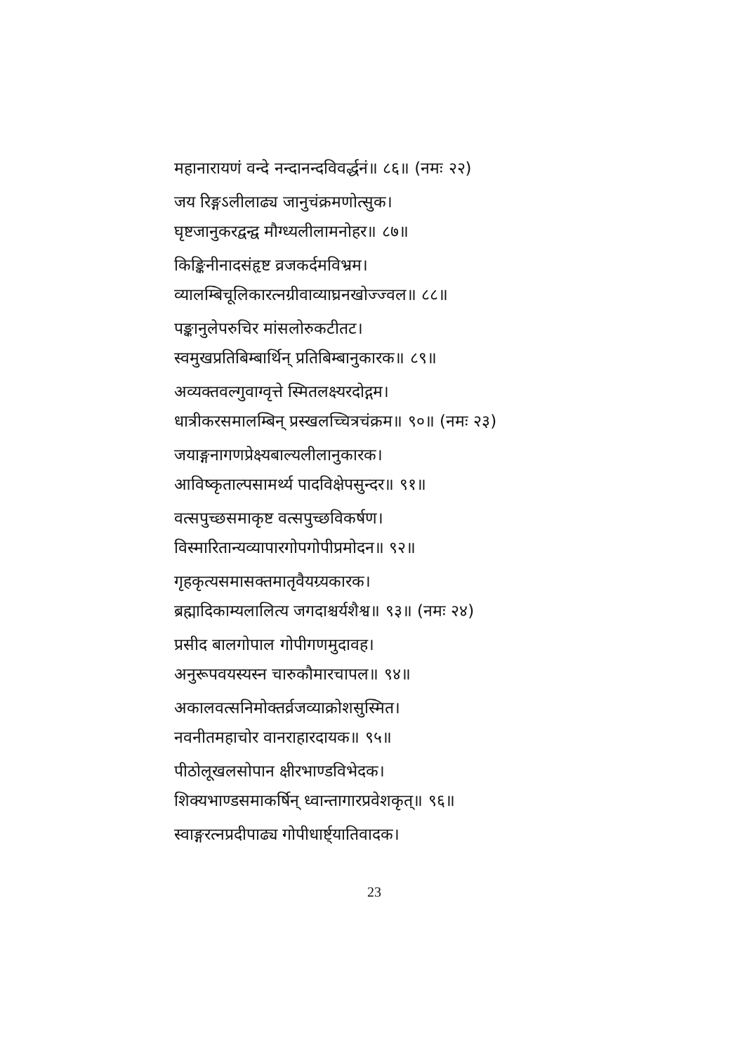महानारायणं वन्दे नन्दानन्दविवर्द्धनं॥ ८६॥ (नमः २२)
जय रिङ्गऽलीलाढ्य जानुचंक्रमणोत्सुक।
घृष्टजानुकरद्वन्द्व मौग्ध्यलीलामनोहर॥ ८७॥
किङ्किनीनादसंहृष्ट व्रजकर्दमविभ्रम।
व्यालम्बिचूलिकारत्नग्रीवाव्याघ्रनखोज्ज्वल॥ ८८॥
पङ्कानुलेपरुचिर मांसलोरुकटीतट।
स्वमुखप्रतिबिम्बार्थिन् प्रतिबिम्बानुकारक॥ ८९॥
अव्यक्तवल्गुवाग्वृत्ते स्मितलक्ष्यरदोद्गम।
धात्रीकरसमालम्बिन् प्रस्खलच्चित्रचंक्रम॥ ९०॥ (नमः २३)
जयाङ्गनागणप्रेक्ष्यबाल्यलीलानुकारक।
आविष्कृताल्पसामर्थ्य पादविक्षेपसुन्दर॥ ९१॥
वत्सपुच्छसमाकृष्ट वत्सपुच्छविकर्षण।
विस्मारितान्यव्यापारगोपगोपीप्रमोदन॥ ९२॥
गृहकृत्यसमासक्तमातृवैयग्र्यकारक।
ब्रह्मादिकाम्यलालित्य जगदाश्चर्यशैश्व॥ ९३॥ (नमः २४)
प्रसीद बालगोपाल गोपीगणमुदावह।
अनुरूपवयस्यस्न चारुकौमारचापल॥ ९४॥
अकालवत्सनिमोक्तर्व्रजव्याक्रोशसुस्मित।
नवनीतमहाचोर वानराहारदायक॥ ९५॥
पीठोलूखलसोपान क्षीरभाण्डविभेदक।
शिक्यभाण्डसमाकर्षिन् ध्वान्तागारप्रवेशकृत्॥ ९६॥
स्वाङ्गरत्नप्रदीपाढ्य गोपीधार्ष्ट्यातिवादक।
23